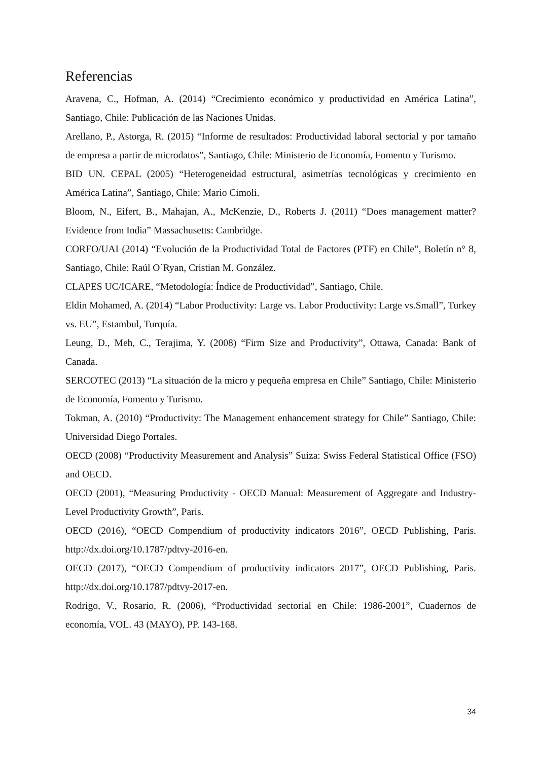Referencias
Aravena, C., Hofman, A. (2014) “Crecimiento económico y productividad en América Latina”, Santiago, Chile: Publicación de las Naciones Unidas.
Arellano, P., Astorga, R. (2015) “Informe de resultados: Productividad laboral sectorial y por tamaño de empresa a partir de microdatos”, Santiago, Chile: Ministerio de Economía, Fomento y Turismo.
BID UN. CEPAL (2005) “Heterogeneidad estructural, asimetrías tecnológicas y crecimiento en América Latina”, Santiago, Chile: Mario Cimoli.
Bloom, N., Eifert, B., Mahajan, A., McKenzie, D., Roberts J. (2011) “Does management matter? Evidence from India” Massachusetts: Cambridge.
CORFO/UAI (2014) “Evolución de la Productividad Total de Factores (PTF) en Chile”, Boletín n° 8, Santiago, Chile: Raúl O´Ryan, Cristian M. González.
CLAPES UC/ICARE, “Metodología: Índice de Productividad”, Santiago, Chile.
Eldin Mohamed, A. (2014) “Labor Productivity: Large vs. Labor Productivity: Large vs.Small”, Turkey vs. EU”, Estambul, Turquía.
Leung, D., Meh, C., Terajima, Y. (2008) “Firm Size and Productivity”, Ottawa, Canada: Bank of Canada.
SERCOTEC (2013) “La situación de la micro y pequeña empresa en Chile” Santiago, Chile: Ministerio de Economía, Fomento y Turismo.
Tokman, A. (2010) “Productivity: The Management enhancement strategy for Chile” Santiago, Chile: Universidad Diego Portales.
OECD (2008) “Productivity Measurement and Analysis” Suiza: Swiss Federal Statistical Office (FSO) and OECD.
OECD (2001), “Measuring Productivity - OECD Manual: Measurement of Aggregate and Industry-Level Productivity Growth”, Paris.
OECD (2016), “OECD Compendium of productivity indicators 2016”, OECD Publishing, Paris. http://dx.doi.org/10.1787/pdtvy-2016-en.
OECD (2017), “OECD Compendium of productivity indicators 2017”, OECD Publishing, Paris. http://dx.doi.org/10.1787/pdtvy-2017-en.
Rodrigo, V., Rosario, R. (2006), “Productividad sectorial en Chile: 1986-2001”, Cuadernos de economía, VOL. 43 (MAYO), PP. 143-168.
34